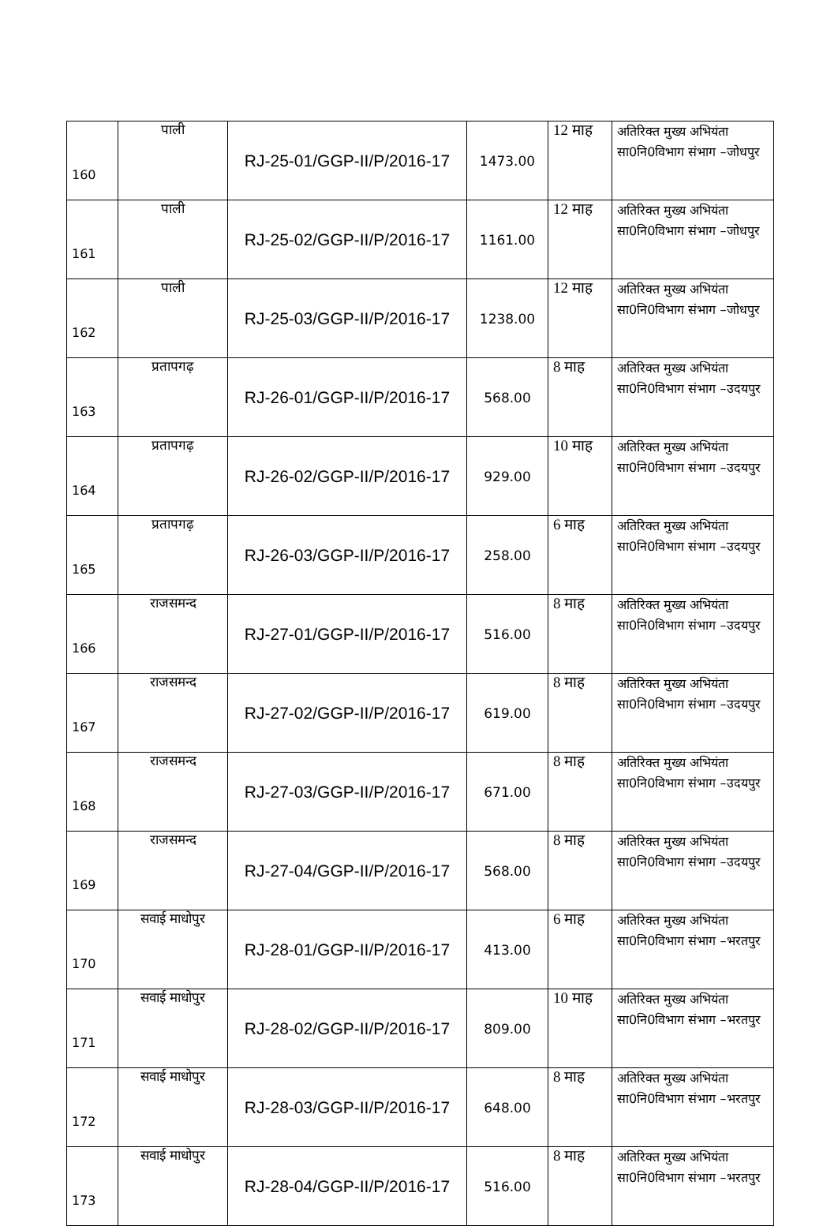| 160 | पाली | RJ-25-01/GGP-II/P/2016-17 | 1473.00 | 12 माह | अतिरिक्त मुख्य अभियंता सा0नि0विभाग संभाग –जोधपुर |
| 161 | पाली | RJ-25-02/GGP-II/P/2016-17 | 1161.00 | 12 माह | अतिरिक्त मुख्य अभियंता सा0नि0विभाग संभाग –जोधपुर |
| 162 | पाली | RJ-25-03/GGP-II/P/2016-17 | 1238.00 | 12 माह | अतिरिक्त मुख्य अभियंता सा0नि0विभाग संभाग –जोधपुर |
| 163 | प्रतापगढ़ | RJ-26-01/GGP-II/P/2016-17 | 568.00 | 8 माह | अतिरिक्त मुख्य अभियंता सा0नि0विभाग संभाग –उदयपुर |
| 164 | प्रतापगढ़ | RJ-26-02/GGP-II/P/2016-17 | 929.00 | 10 माह | अतिरिक्त मुख्य अभियंता सा0नि0विभाग संभाग –उदयपुर |
| 165 | प्रतापगढ़ | RJ-26-03/GGP-II/P/2016-17 | 258.00 | 6 माह | अतिरिक्त मुख्य अभियंता सा0नि0विभाग संभाग –उदयपुर |
| 166 | राजसमन्द | RJ-27-01/GGP-II/P/2016-17 | 516.00 | 8 माह | अतिरिक्त मुख्य अभियंता सा0नि0विभाग संभाग –उदयपुर |
| 167 | राजसमन्द | RJ-27-02/GGP-II/P/2016-17 | 619.00 | 8 माह | अतिरिक्त मुख्य अभियंता सा0नि0विभाग संभाग –उदयपुर |
| 168 | राजसमन्द | RJ-27-03/GGP-II/P/2016-17 | 671.00 | 8 माह | अतिरिक्त मुख्य अभियंता सा0नि0विभाग संभाग –उदयपुर |
| 169 | राजसमन्द | RJ-27-04/GGP-II/P/2016-17 | 568.00 | 8 माह | अतिरिक्त मुख्य अभियंता सा0नि0विभाग संभाग –उदयपुर |
| 170 | सवाई माधोपुर | RJ-28-01/GGP-II/P/2016-17 | 413.00 | 6 माह | अतिरिक्त मुख्य अभियंता सा0नि0विभाग संभाग –भरतपुर |
| 171 | सवाई माधोपुर | RJ-28-02/GGP-II/P/2016-17 | 809.00 | 10 माह | अतिरिक्त मुख्य अभियंता सा0नि0विभाग संभाग –भरतपुर |
| 172 | सवाई माधोपुर | RJ-28-03/GGP-II/P/2016-17 | 648.00 | 8 माह | अतिरिक्त मुख्य अभियंता सा0नि0विभाग संभाग –भरतपुर |
| 173 | सवाई माधोपुर | RJ-28-04/GGP-II/P/2016-17 | 516.00 | 8 माह | अतिरिक्त मुख्य अभियंता सा0नि0विभाग संभाग –भरतपुर |